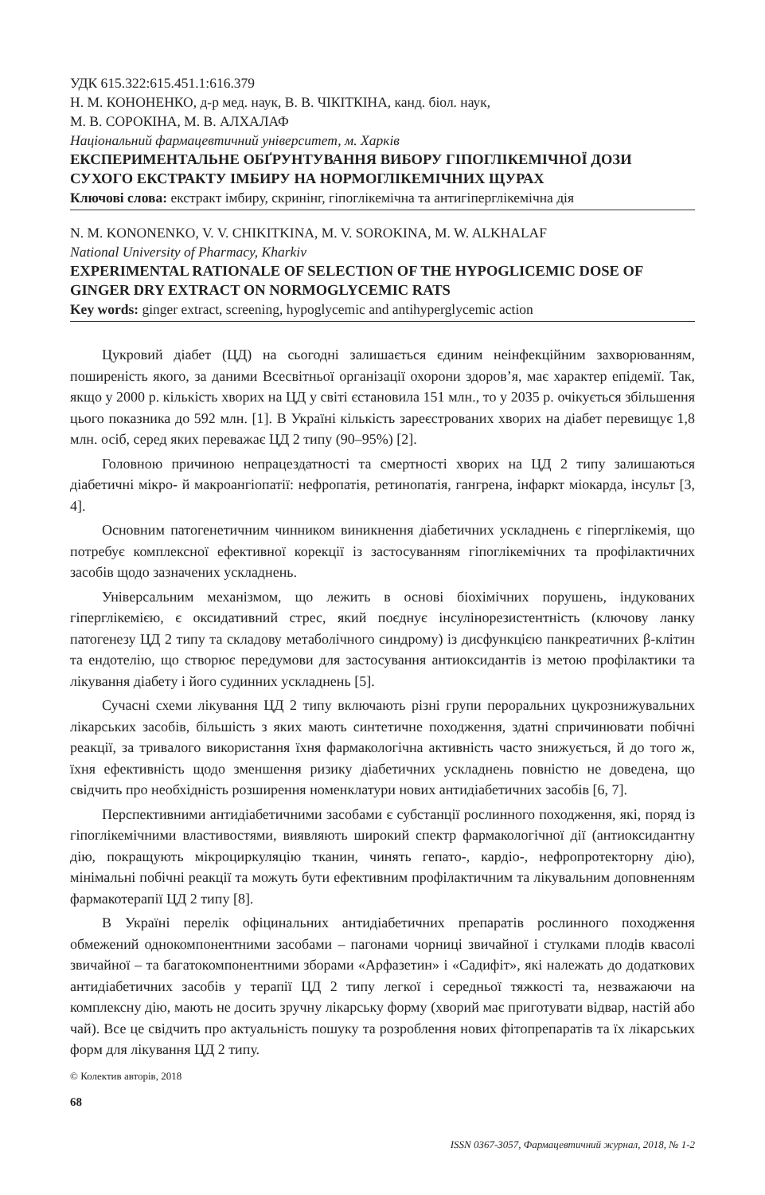УДК 615.322:615.451.1:616.379
Н. М. КОНОНЕНКО, д-р мед. наук, В. В. ЧІКІТКІНА, канд. біол. наук,
М. В. СОРОКІНА, М. В. АЛХАЛАФ
Національний фармацевтичний університет, м. Харків
ЕКСПЕРИМЕНТАЛЬНЕ ОБҐРУНТУВАННЯ ВИБОРУ ГІПОГЛІКЕМІЧНОЇ ДОЗИ СУХОГО ЕКСТРАКТУ ІМБИРУ НА НОРМОГЛІКЕМІЧНИХ ЩУРАХ
Ключові слова: екстракт імбиру, скринінг, гіпоглікемічна та антигіперглікемічна дія
N. M. KONONENKO, V. V. CHIKITKINA, M. V. SOROKINA, M. W. ALKHALAF
National University of Pharmacy, Kharkiv
EXPERIMENTAL RATIONALE OF SELECTION OF THE HYPOGLICEMIC DOSE OF GINGER DRY EXTRACT ON NORMOGLYCEMIC RATS
Key words: ginger extract, screening, hypoglycemic and antihyperglycemic action
Цукровий діабет (ЦД) на сьогодні залишається єдиним неінфекційним захворюванням, поширеність якого, за даними Всесвітньої організації охорони здоров’я, має характер епідемії. Так, якщо у 2000 р. кількість хворих на ЦД у світі єстановила 151 млн., то у 2035 р. очікується збільшення цього показника до 592 млн. [1]. В Україні кількість зареєстрованих хворих на діабет перевищує 1,8 млн. осіб, серед яких переважає ЦД 2 типу (90–95%) [2].
Головною причиною непрацездатності та смертності хворих на ЦД 2 типу залишаються діабетичні мікро- й макроангіопатії: нефропатія, ретинопатія, гангрена, інфаркт міокарда, інсульт [3, 4].
Основним патогенетичним чинником виникнення діабетичних ускладнень є гіперглікемія, що потребує комплексної ефективної корекції із застосуванням гіпоглікемічних та профілактичних засобів щодо зазначених ускладнень.
Універсальним механізмом, що лежить в основі біохімічних порушень, індукованих гіперглікемією, є оксидативний стрес, який поєднує інсулінорезистентність (ключову ланку патогенезу ЦД 2 типу та складову метаболічного синдрому) із дисфункцією панкреатичних β-клітин та ендотелію, що створює передумови для застосування антиоксидантів із метою профілактики та лікування діабету і його судинних ускладнень [5].
Сучасні схеми лікування ЦД 2 типу включають різні групи пероральних цукрознижувальних лікарських засобів, більшість з яких мають синтетичне походження, здатні спричинювати побічні реакції, за тривалого використання їхня фармакологічна активність часто знижується, й до того ж, їхня ефективність щодо зменшення ризику діабетичних ускладнень повністю не доведена, що свідчить про необхідність розширення номенклатури нових антидіабетичних засобів [6, 7].
Перспективними антидіабетичними засобами є субстанції рослинного походження, які, поряд із гіпоглікемічними властивостями, виявляють широкий спектр фармакологічної дії (антиоксидантну дію, покращують мікроциркуляцію тканин, чинять гепато-, кардіо-, нефропротекторну дію), мінімальні побічні реакції та можуть бути ефективним профілактичним та лікувальним доповненням фармакотерапії ЦД 2 типу [8].
В Україні перелік офіцинальних антидіабетичних препаратів рослинного походження обмежений однокомпонентними засобами – пагонами чорниці звичайної і стулками плодів квасолі звичайної – та багатокомпонентними зборами «Арфазетин» і «Садифіт», які належать до додаткових антидіабетичних засобів у терапії ЦД 2 типу легкої і середньої тяжкості та, незважаючи на комплексну дію, мають не досить зручну лікарську форму (хворий має приготувати відвар, настій або чай). Все це свідчить про актуальність пошуку та розроблення нових фітопрепаратів та їх лікарських форм для лікування ЦД 2 типу.
© Колектив авторів, 2018
68
ISSN 0367-3057, Фармацевтичний журнал, 2018, № 1-2